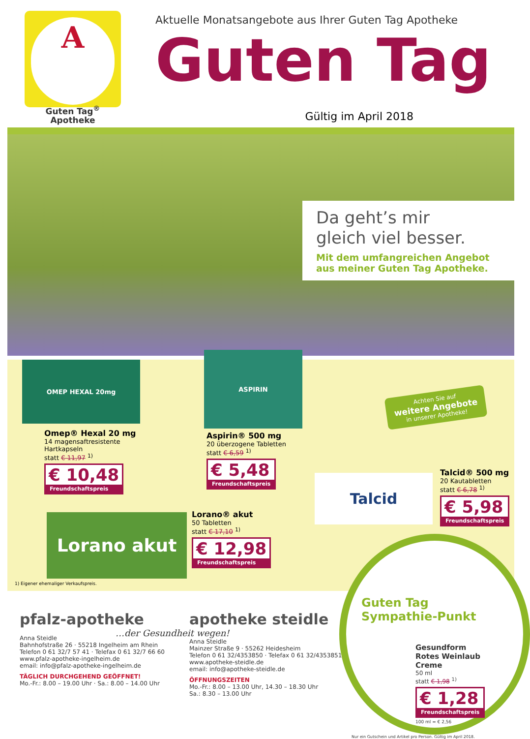A
Guten Tag<sup>®</sup>
Apotheke
Aktuelle Monatsangebote aus Ihrer Guten Tag Apotheke
Guten Tag
Gültig im April 2018
Da geht’s mir
gleich viel besser.
Mit dem umfangreichen Angebot
aus meiner Guten Tag Apotheke.
OMEP HEXAL 20mg
ASPIRIN
Achten Sie auf
weitere Angebote
in unserer Apotheke!
Omep® Hexal 20 mg
14 magensaftresistente
Hartkapseln
statt € 11,97 <sup>1)</sup>
€ 10,48
Freundschaftspreis
Aspirin® 500 mg
20 überzogene Tabletten
statt € 6,59 <sup>1)</sup>
€ 5,48
Freundschaftspreis
Talcid
Talcid® 500 mg
20 Kautabletten
statt € 6,78 <sup>1)</sup>
€ 5,98
Freundschaftspreis
Lorano akut
Lorano® akut
50 Tabletten
statt € 17,10 <sup>1)</sup>
€ 12,98
Freundschaftspreis
1) Eigener ehemaliger Verkaufspreis.
pfalz-apotheke
Anna Steidle
Bahnhofstraße 26 · 55218 Ingelheim am Rhein
Telefon 0 61 32/7 57 41 · Telefax 0 61 32/7 66 60
www.pfalz-apotheke-ingelheim.de
email: info@pfalz-apotheke-ingelheim.de
TÄGLICH DURCHGEHEND GEÖFFNET!
Mo.-Fr.: 8.00 – 19.00 Uhr · Sa.: 8.00 – 14.00 Uhr
apotheke steidle
…der Gesundheit wegen!
Anna Steidle
Mainzer Straße 9 · 55262 Heidesheim
Telefon 0 61 32/4353850 · Telefax 0 61 32/43538515
www.apotheke-steidle.de
email: info@apotheke-steidle.de
ÖFFNUNGSZEITEN
Mo.-Fr.: 8.00 – 13.00 Uhr, 14.30 – 18.30 Uhr
Sa.: 8.30 – 13.00 Uhr
Guten Tag Sympathie-Punkt
Gesundform
Rotes Weinlaub
Creme
50 ml
statt € 1,98 <sup>1)</sup>
€ 1,28
Freundschaftspreis
100 ml = € 2,56
Nur ein Gutschein und Artikel pro Person. Gültig im April 2018.